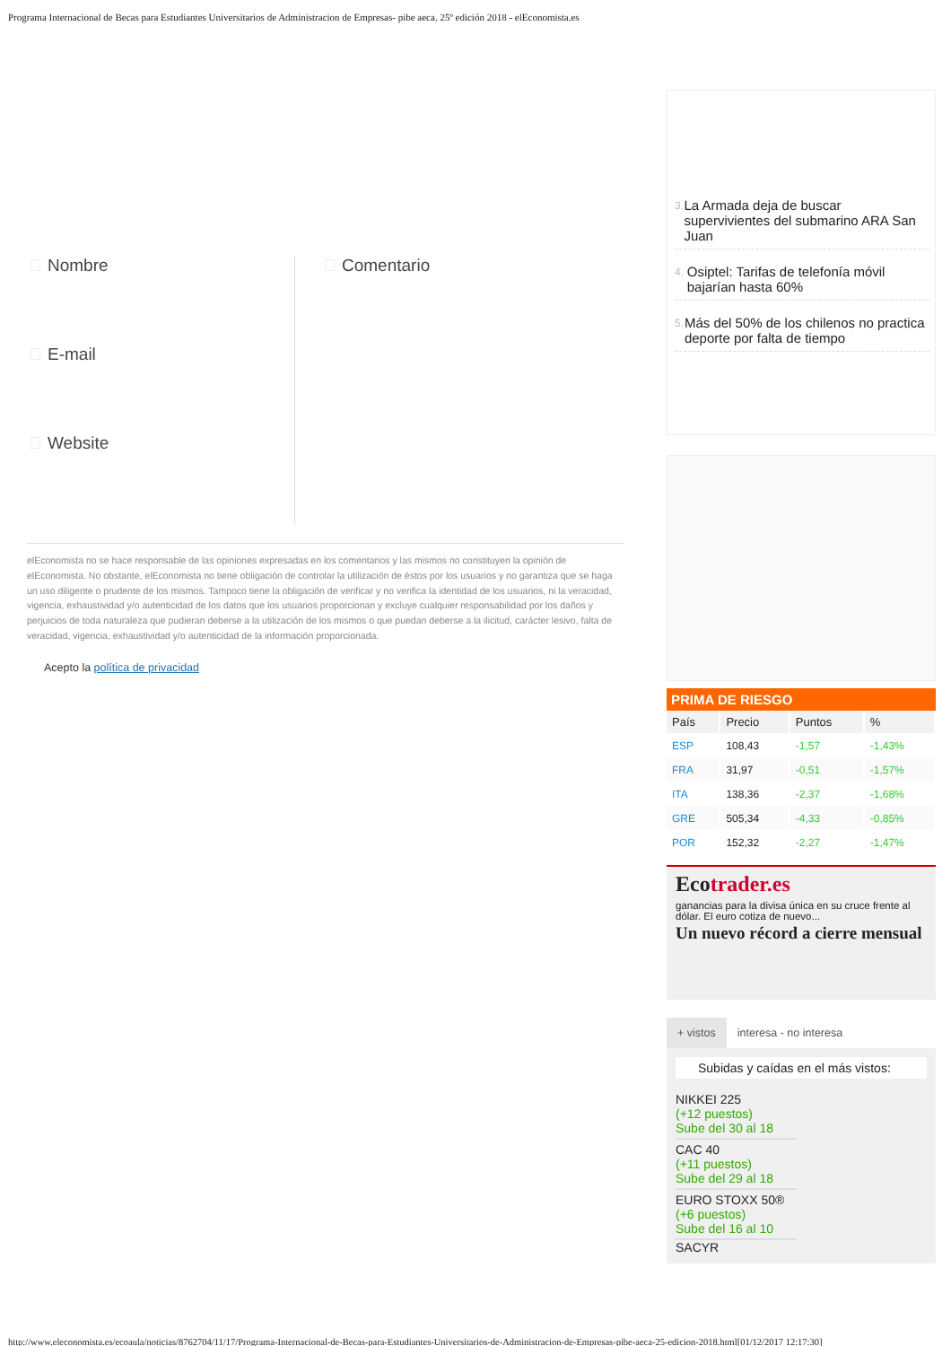Programa Internacional de Becas para Estudiantes Universitarios de Administracion de Empresas- pibe aeca. 25º edición 2018 - elEconomista.es
Nombre
E-mail
Website
Comentario
elEconomista no se hace responsable de las opiniones expresadas en los comentarios y las mismos no constituyen la opinión de elEconomista. No obstante, elEconomista no tiene obligación de controlar la utilización de éstos por los usuarios y no garantiza que se haga un uso diligente o prudente de los mismos. Tampoco tiene la obligación de verificar y no verifica la identidad de los usuarios, ni la veracidad, vigencia, exhaustividad y/o autenticidad de los datos que los usuarios proporcionan y excluye cualquier responsabilidad por los daños y perjuicios de toda naturaleza que pudieran deberse a la utilización de los mismos o que puedan deberse a la ilicitud, carácter lesivo, falta de veracidad, vigencia, exhaustividad y/o autenticidad de la información proporcionada.
Acepto la política de privacidad
3. La Armada deja de buscar supervivientes del submarino ARA San Juan
4. Osiptel: Tarifas de telefonía móvil bajarían hasta 60%
5. Más del 50% de los chilenos no practica deporte por falta de tiempo
PRIMA DE RIESGO
| País | Precio | Puntos | % |
| --- | --- | --- | --- |
| ESP | 108,43 | -1,57 | -1,43% |
| FRA | 31,97 | -0,51 | -1,57% |
| ITA | 138,36 | -2,37 | -1,68% |
| GRE | 505,34 | -4,33 | -0,85% |
| POR | 152,32 | -2,27 | -1,47% |
Ecotrader.es
ganancias para la divisa única en su cruce frente al dólar. El euro cotiza de nuevo...
Un nuevo récord a cierre mensual
+ vistos interesa - no interesa
Subidas y caídas en el más vistos:
NIKKEI 225
(+12 puestos)
Sube del 30 al 18
CAC 40
(+11 puestos)
Sube del 29 al 18
EURO STOXX 50®
(+6 puestos)
Sube del 16 al 10
SACYR
http://www.eleconomista.es/ecoaula/noticias/8762704/11/17/Programa-Internacional-de-Becas-para-Estudiantes-Universitarios-de-Administracion-de-Empresas-pibe-aeca-25-edicion-2018.html[01/12/2017 12:17:30]